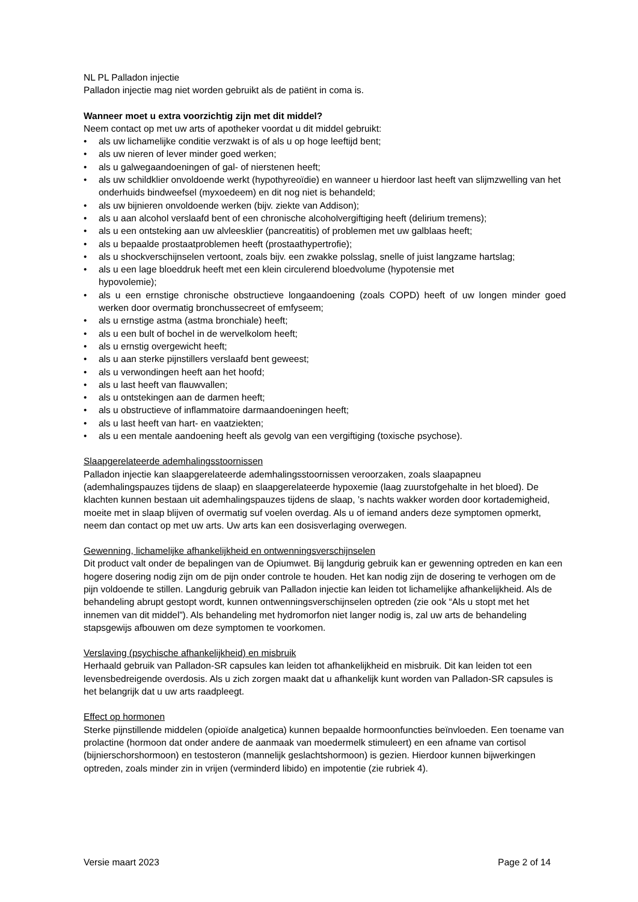NL PL Palladon injectie
Palladon injectie mag niet worden gebruikt als de patiënt in coma is.
Wanneer moet u extra voorzichtig zijn met dit middel?
Neem contact op met uw arts of apotheker voordat u dit middel gebruikt:
• als uw lichamelijke conditie verzwakt is of als u op hoge leeftijd bent;
• als uw nieren of lever minder goed werken;
• als u galwegaandoeningen of gal- of nierstenen heeft;
• als uw schildklier onvoldoende werkt (hypothyreoïdie) en wanneer u hierdoor last heeft van slijmzwelling van het onderhuids bindweefsel (myxoedeem) en dit nog niet is behandeld;
• als uw bijnieren onvoldoende werken (bijv. ziekte van Addison);
• als u aan alcohol verslaafd bent of een chronische alcoholvergiftiging heeft (delirium tremens);
• als u een ontsteking aan uw alvleesklier (pancreatitis) of problemen met uw galblaas heeft;
• als u bepaalde prostaatproblemen heeft (prostaathypertrofie);
• als u shockverschijnselen vertoont, zoals bijv. een zwakke polsslag, snelle of juist langzame hartslag;
• als u een lage bloeddruk heeft met een klein circulerend bloedvolume (hypotensie met
hypovolemie);
• als u een ernstige chronische obstructieve longaandoening (zoals COPD) heeft of uw longen minder goed werken door overmatig bronchussecreet of emfyseem;
• als u ernstige astma (astma bronchiale) heeft;
• als u een bult of bochel in de wervelkolom heeft;
• als u ernstig overgewicht heeft;
• als u aan sterke pijnstillers verslaafd bent geweest;
• als u verwondingen heeft aan het hoofd;
• als u last heeft van flauwvallen;
• als u ontstekingen aan de darmen heeft;
• als u obstructieve of inflammatoire darmaandoeningen heeft;
• als u last heeft van hart- en vaatziekten;
• als u een mentale aandoening heeft als gevolg van een vergiftiging (toxische psychose).
Slaapgerelateerde ademhalingsstoornissen
Palladon injectie kan slaapgerelateerde ademhalingsstoornissen veroorzaken, zoals slaapapneu (ademhalingspauzes tijdens de slaap) en slaapgerelateerde hypoxemie (laag zuurstofgehalte in het bloed). De klachten kunnen bestaan uit ademhalingspauzes tijdens de slaap, ’s nachts wakker worden door kortademigheid, moeite met in slaap blijven of overmatig suf voelen overdag. Als u of iemand anders deze symptomen opmerkt, neem dan contact op met uw arts. Uw arts kan een dosisverlaging overwegen.
Gewenning, lichamelijke afhankelijkheid en ontwenningsverschijnselen
Dit product valt onder de bepalingen van de Opiumwet. Bij langdurig gebruik kan er gewenning optreden en kan een hogere dosering nodig zijn om de pijn onder controle te houden. Het kan nodig zijn de dosering te verhogen om de pijn voldoende te stillen. Langdurig gebruik van Palladon injectie kan leiden tot lichamelijke afhankelijkheid. Als de behandeling abrupt gestopt wordt, kunnen ontwenningsverschijnselen optreden (zie ook “Als u stopt met het innemen van dit middel”). Als behandeling met hydromorfon niet langer nodig is, zal uw arts de behandeling stapsgewijs afbouwen om deze symptomen te voorkomen.
Verslaving (psychische afhankelijkheid) en misbruik
Herhaald gebruik van Palladon-SR capsules kan leiden tot afhankelijkheid en misbruik. Dit kan leiden tot een levensbedreigende overdosis. Als u zich zorgen maakt dat u afhankelijk kunt worden van Palladon-SR capsules is het belangrijk dat u uw arts raadpleegt.
Effect op hormonen
Sterke pijnstillende middelen (opioïde analgetica) kunnen bepaalde hormoonfuncties beïnvloeden. Een toename van prolactine (hormoon dat onder andere de aanmaak van moedermelk stimuleert) en een afname van cortisol (bijnierschorshormoon) en testosteron (mannelijk geslachtshormoon) is gezien. Hierdoor kunnen bijwerkingen optreden, zoals minder zin in vrijen (verminderd libido) en impotentie (zie rubriek 4).
Versie maart 2023 Page 2 of 14